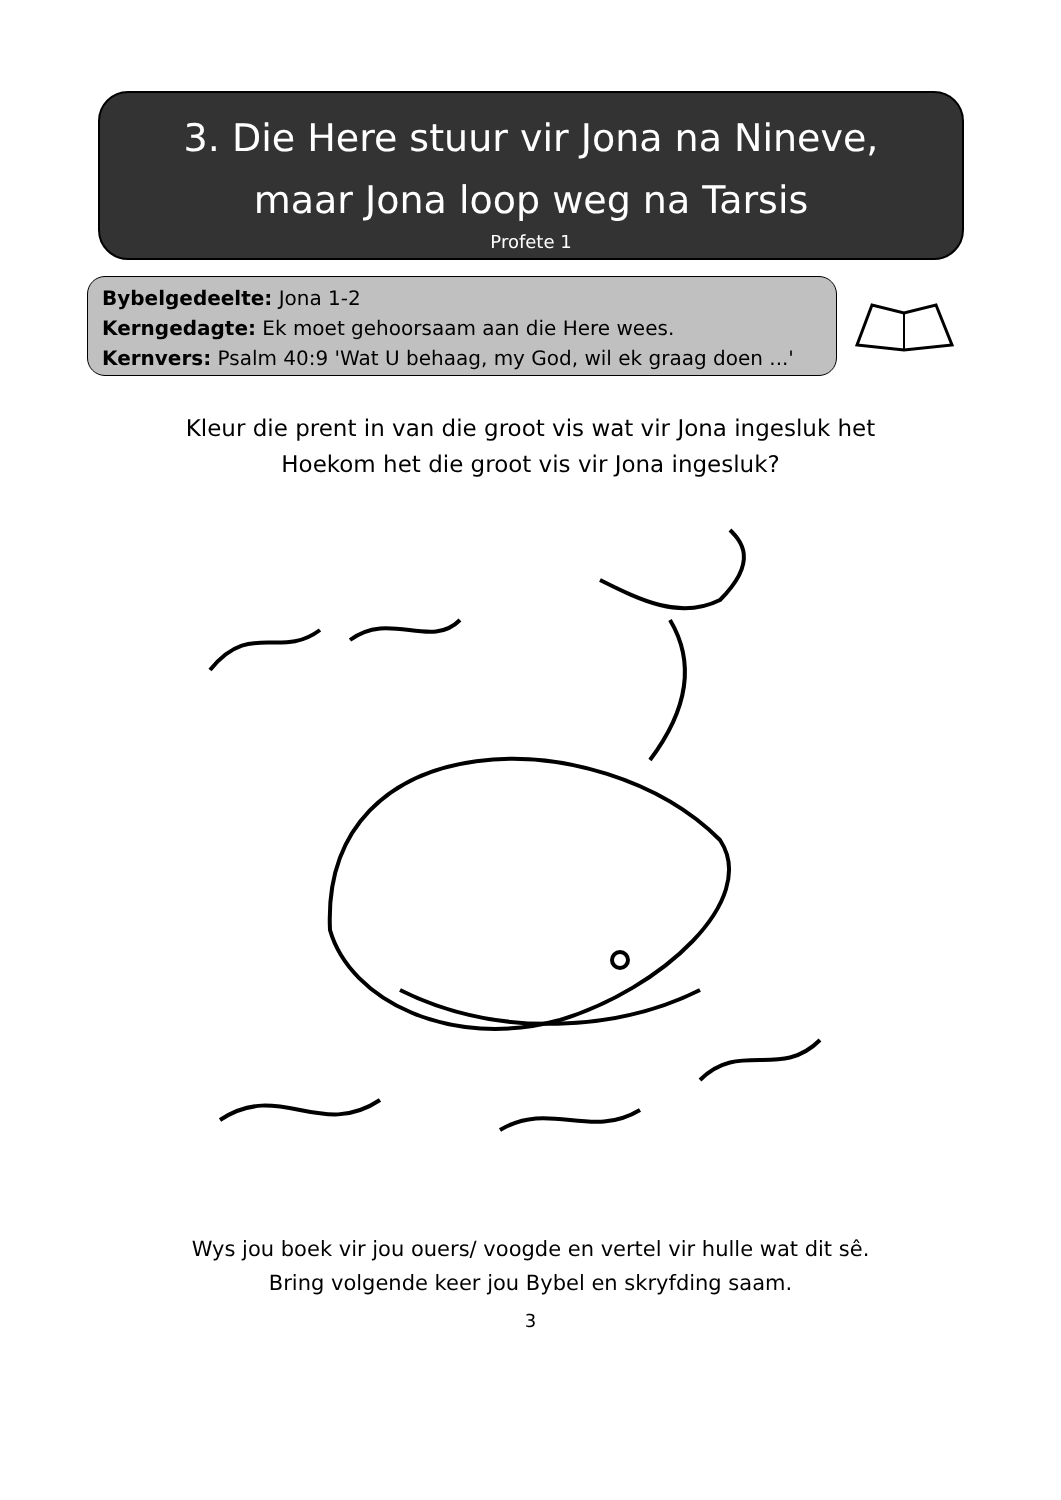3. Die Here stuur vir Jona na Nineve,
maar Jona loop weg na Tarsis
Profete 1
Bybelgedeelte: Jona 1-2
Kerngedagte: Ek moet gehoorsaam aan die Here wees.
Kernvers: Psalm 40:9 'Wat U behaag, my God, wil ek graag doen ...'
Kleur die prent in van die groot vis wat vir Jona ingesluk het
Hoekom het die groot vis vir Jona ingesluk?
Wys jou boek vir jou ouers/ voogde en vertel vir hulle wat dit sê.
Bring volgende keer jou Bybel en skryfding saam.
3